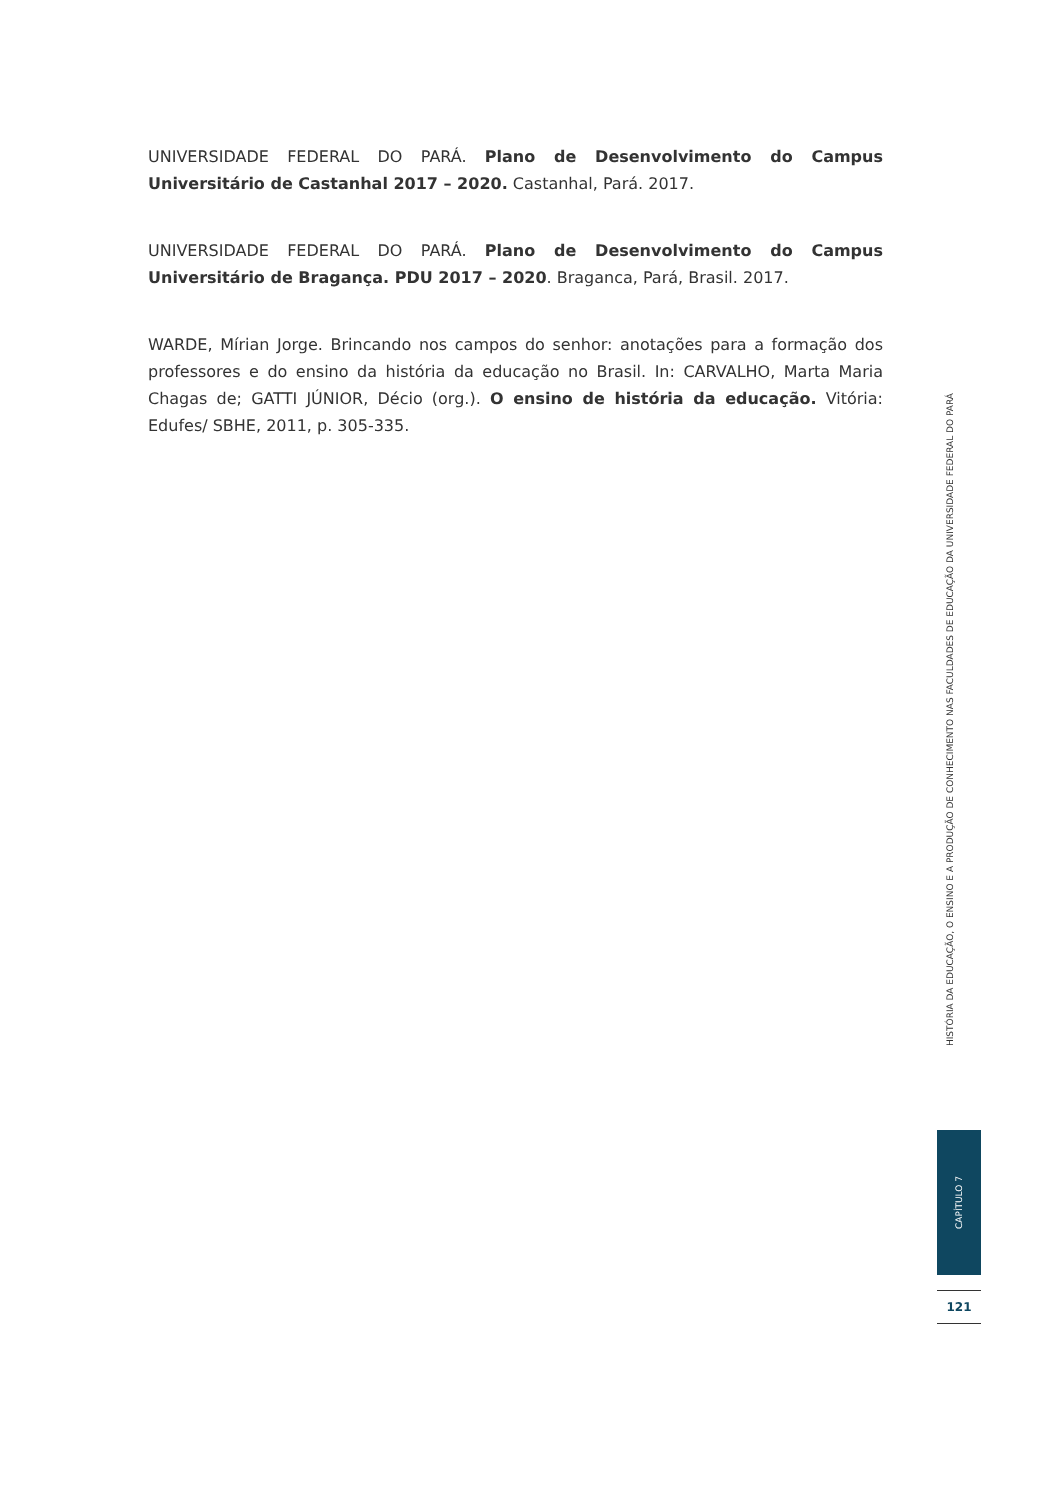UNIVERSIDADE FEDERAL DO PARÁ. Plano de Desenvolvimento do Campus Universitário de Castanhal 2017 – 2020. Castanhal, Pará. 2017.
UNIVERSIDADE FEDERAL DO PARÁ. Plano de Desenvolvimento do Campus Universitário de Bragança. PDU 2017 – 2020. Braganca, Pará, Brasil. 2017.
WARDE, Mírian Jorge. Brincando nos campos do senhor: anotações para a formação dos professores e do ensino da história da educação no Brasil. In: CARVALHO, Marta Maria Chagas de; GATTI JÚNIOR, Décio (org.). O ensino de história da educação. Vitória: Edufes/ SBHE, 2011, p. 305-335.
HISTÓRIA DA EDUCAÇÃO, O ENSINO E A PRODUÇÃO DE CONHECIMENTO NAS FACULDADES DE EDUCAÇÃO DA UNIVERSIDADE FEDERAL DO PARÁ
CAPÍTULO 7
121